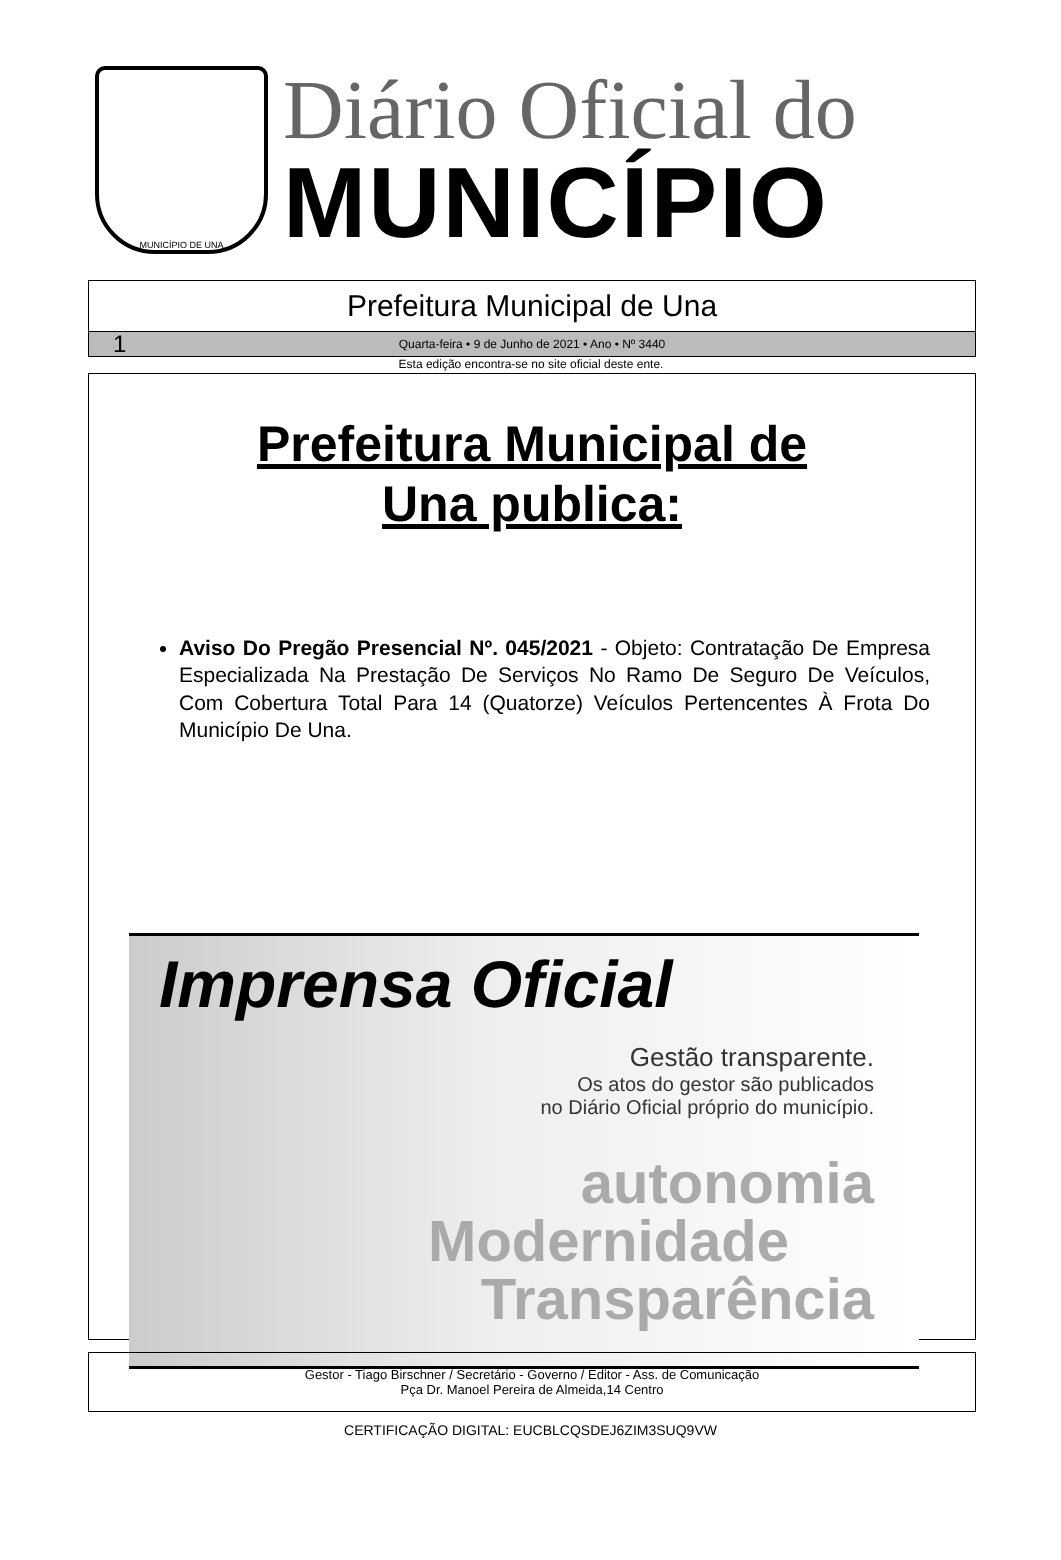MUNICÍPIO DE UNA
Diário Oficial do
MUNICÍPIO
Prefeitura Municipal de Una
1 Quarta-feira • 9 de Junho de 2021 • Ano • Nº 3440
Esta edição encontra-se no site oficial deste ente.
Prefeitura Municipal de
Una publica:
Aviso Do Pregão Presencial Nº. 045/2021 - Objeto: Contratação De Empresa Especializada Na Prestação De Serviços No Ramo De Seguro De Veículos, Com Cobertura Total Para 14 (Quatorze) Veículos Pertencentes À Frota Do Município De Una.
Imprensa Oficial
Gestão transparente.
Os atos do gestor são publicados
no Diário Oficial próprio do município.
autonomia
Modernidade
Transparência
Gestor - Tiago Birschner / Secretário - Governo / Editor - Ass. de Comunicação
Pça Dr. Manoel Pereira de Almeida,14 Centro
CERTIFICAÇÃO DIGITAL: EUCBLCQSDEJ6ZIM3SUQ9VW